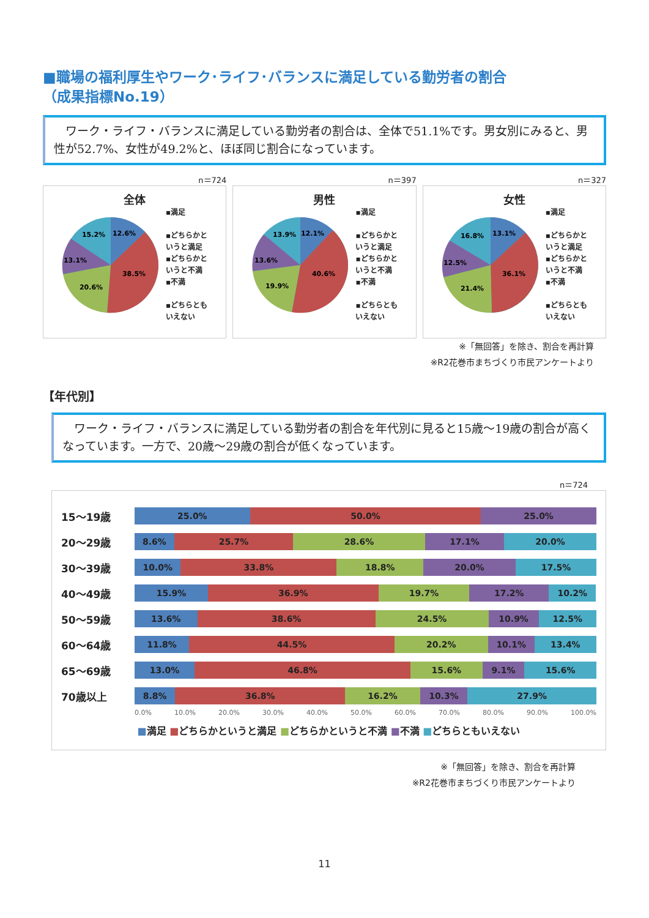■職場の福利厚生やワーク･ライフ･バランスに満足している勤労者の割合
（成果指標No.19）
　ワーク・ライフ・バランスに満足している勤労者の割合は、全体で51.1%です。男女別にみると、男性が52.7%、女性が49.2%と、ほぼ同じ割合になっています。
n＝724
全体
12.6%
38.5%
20.6%
13.1%
15.2%
▪満足
▪どちらかと
いうと満足
▪どちらかと
いうと不満
▪不満
▪どちらとも
いえない
n＝397
男性
12.1%
40.6%
19.9%
13.6%
13.9%
▪満足
▪どちらかと
いうと満足
▪どちらかと
いうと不満
▪不満
▪どちらとも
いえない
n＝327
女性
13.1%
36.1%
21.4%
12.5%
16.8%
▪満足
▪どちらかと
いうと満足
▪どちらかと
いうと不満
▪不満
▪どちらとも
いえない
※「無回答」を除き、割合を再計算
※R2花巻市まちづくり市民アンケートより
【年代別】
　ワーク・ライフ・バランスに満足している勤労者の割合を年代別に見ると15歳～19歳の割合が高くなっています。一方で、20歳～29歳の割合が低くなっています。
n＝724
15～19歳
25.0% 50.0% 25.0%
20～29歳
8.6% 25.7% 28.6% 17.1% 20.0%
30～39歳
10.0% 33.8% 18.8% 20.0% 17.5%
40～49歳
15.9% 36.9% 19.7% 17.2% 10.2%
50～59歳
13.6% 38.6% 24.5% 10.9% 12.5%
60～64歳
11.8% 44.5% 20.2% 10.1% 13.4%
65～69歳
13.0% 46.8% 15.6% 9.1% 15.6%
70歳以上
8.8% 36.8% 16.2% 10.3% 27.9%
0.0% 10.0% 20.0% 30.0% 40.0% 50.0% 60.0% 70.0% 80.0% 90.0% 100.0%
■満足 ■どちらかというと満足 ■どちらかというと不満 ■不満 ■どちらともいえない
※「無回答」を除き、割合を再計算
※R2花巻市まちづくり市民アンケートより
11